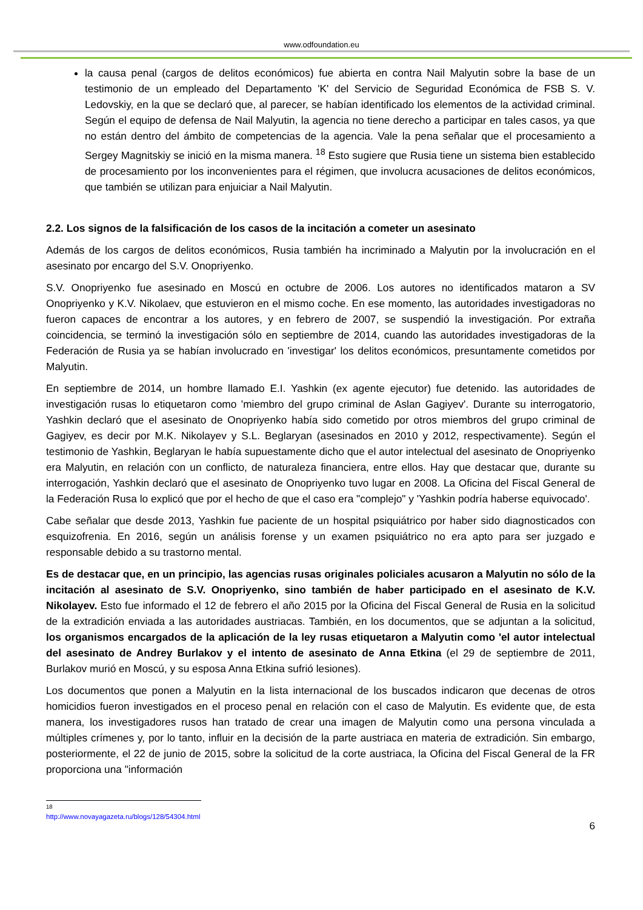www.odfoundation.eu
la causa penal (cargos de delitos económicos) fue abierta en contra Nail Malyutin sobre la base de un testimonio de un empleado del Departamento 'K' del Servicio de Seguridad Económica de FSB S. V. Ledovskiy, en la que se declaró que, al parecer, se habían identificado los elementos de la actividad criminal. Según el equipo de defensa de Nail Malyutin, la agencia no tiene derecho a participar en tales casos, ya que no están dentro del ámbito de competencias de la agencia. Vale la pena señalar que el procesamiento a Sergey Magnitskiy se inició en la misma manera. <sup>18</sup> Esto sugiere que Rusia tiene un sistema bien establecido de procesamiento por los inconvenientes para el régimen, que involucra acusaciones de delitos económicos, que también se utilizan para enjuiciar a Nail Malyutin.
2.2. Los signos de la falsificación de los casos de la incitación a cometer un asesinato
Además de los cargos de delitos económicos, Rusia también ha incriminado a Malyutin por la involucración en el asesinato por encargo del S.V. Onopriyenko.
S.V. Onopriyenko fue asesinado en Moscú en octubre de 2006. Los autores no identificados mataron a SV Onopriyenko y K.V. Nikolaev, que estuvieron en el mismo coche. En ese momento, las autoridades investigadoras no fueron capaces de encontrar a los autores, y en febrero de 2007, se suspendió la investigación. Por extraña coincidencia, se terminó la investigación sólo en septiembre de 2014, cuando las autoridades investigadoras de la Federación de Rusia ya se habían involucrado en 'investigar' los delitos económicos, presuntamente cometidos por Malyutin.
En septiembre de 2014, un hombre llamado E.I. Yashkin (ex agente ejecutor) fue detenido. las autoridades de investigación rusas lo etiquetaron como 'miembro del grupo criminal de Aslan Gagiyev'. Durante su interrogatorio, Yashkin declaró que el asesinato de Onopriyenko había sido cometido por otros miembros del grupo criminal de Gagiyev, es decir por M.K. Nikolayev y S.L. Beglaryan (asesinados en 2010 y 2012, respectivamente). Según el testimonio de Yashkin, Beglaryan le había supuestamente dicho que el autor intelectual del asesinato de Onopriyenko era Malyutin, en relación con un conflicto, de naturaleza financiera, entre ellos. Hay que destacar que, durante su interrogación, Yashkin declaró que el asesinato de Onopriyenko tuvo lugar en 2008. La Oficina del Fiscal General de la Federación Rusa lo explicó que por el hecho de que el caso era "complejo" y 'Yashkin podría haberse equivocado'.
Cabe señalar que desde 2013, Yashkin fue paciente de un hospital psiquiátrico por haber sido diagnosticados con esquizofrenia. En 2016, según un análisis forense y un examen psiquiátrico no era apto para ser juzgado e responsable debido a su trastorno mental.
Es de destacar que, en un principio, las agencias rusas originales policiales acusaron a Malyutin no sólo de la incitación al asesinato de S.V. Onopriyenko, sino también de haber participado en el asesinato de K.V. Nikolayev. Esto fue informado el 12 de febrero el año 2015 por la Oficina del Fiscal General de Rusia en la solicitud de la extradición enviada a las autoridades austriacas. También, en los documentos, que se adjuntan a la solicitud, los organismos encargados de la aplicación de la ley rusas etiquetaron a Malyutin como 'el autor intelectual del asesinato de Andrey Burlakov y el intento de asesinato de Anna Etkina (el 29 de septiembre de 2011, Burlakov murió en Moscú, y su esposa Anna Etkina sufrió lesiones).
Los documentos que ponen a Malyutin en la lista internacional de los buscados indicaron que decenas de otros homicidios fueron investigados en el proceso penal en relación con el caso de Malyutin. Es evidente que, de esta manera, los investigadores rusos han tratado de crear una imagen de Malyutin como una persona vinculada a múltiples crímenes y, por lo tanto, influir en la decisión de la parte austriaca en materia de extradición. Sin embargo, posteriormente, el 22 de junio de 2015, sobre la solicitud de la corte austriaca, la Oficina del Fiscal General de la FR proporciona una "información
<sup>18</sup> http://www.novayagazeta.ru/blogs/128/54304.html
6